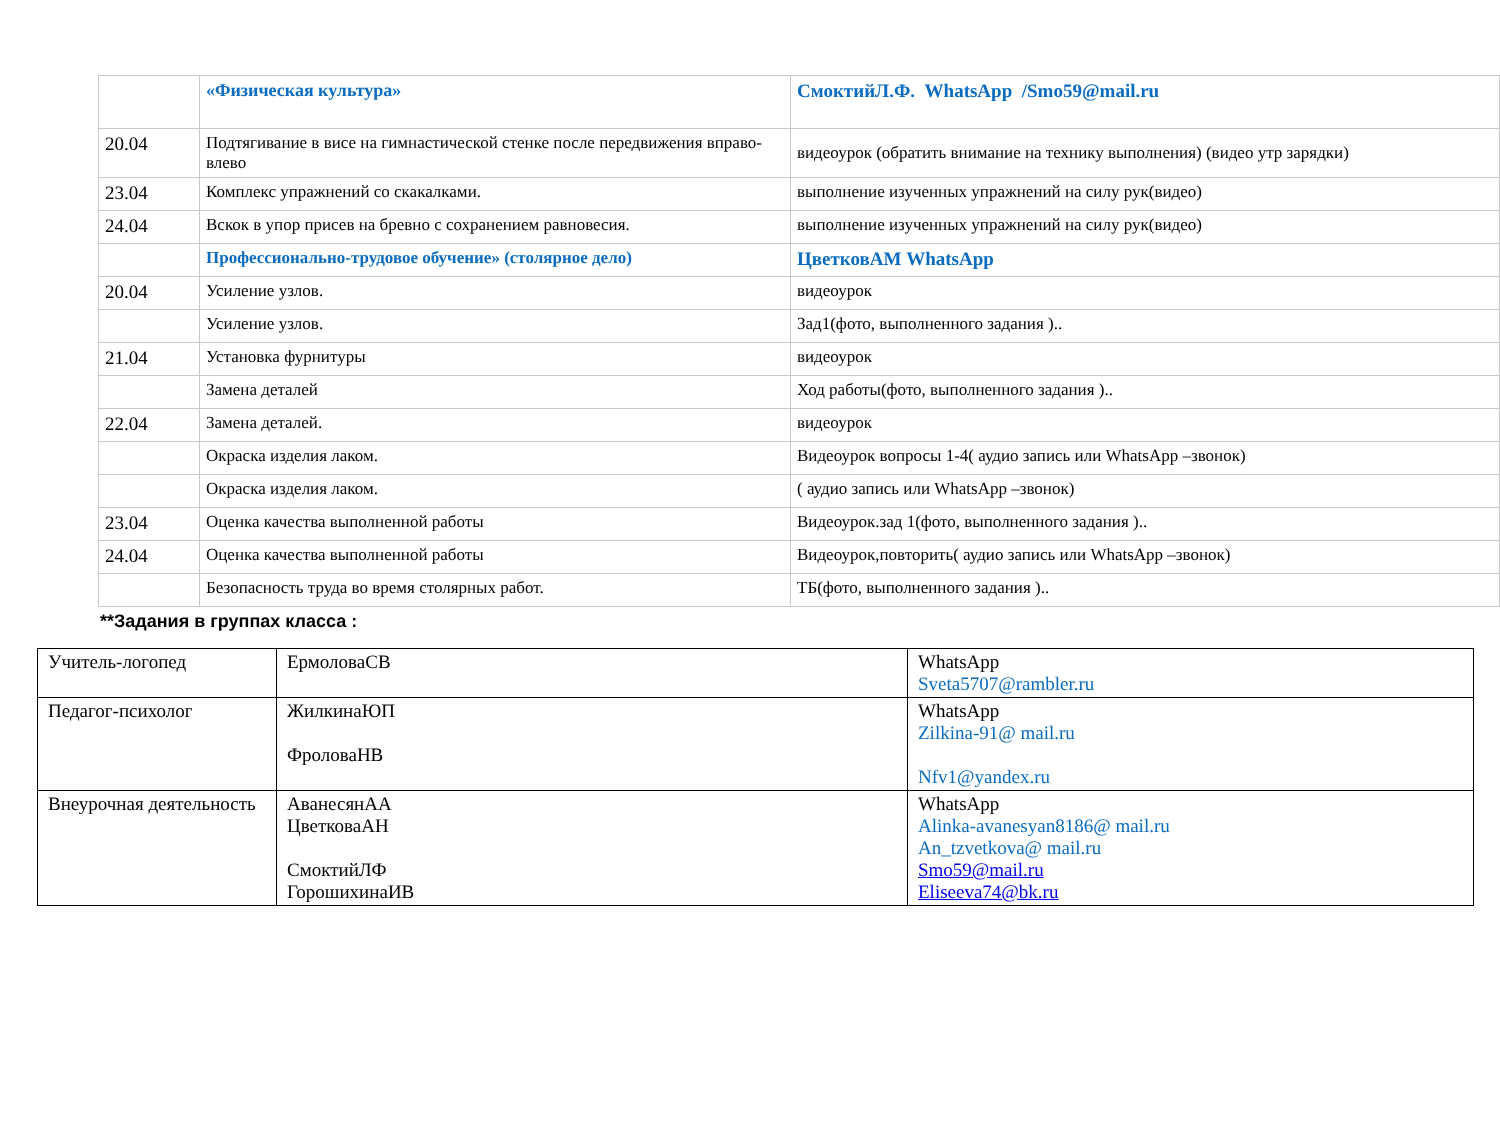| | «Физическая культура» | СмоктийЛ.Ф. WhatsApp /Smo59@mail.ru |
| 20.04 | Подтягивание в висе на гимнастической стенке после передвижения вправо-влево | видеоурок (обратить внимание на технику выполнения) (видео утр зарядки) |
| 23.04 | Комплекс упражнений со скакалками. | выполнение изученных упражнений на силу рук(видео) |
| 24.04 | Вскок в упор присев на бревно с сохранением равновесия. | выполнение изученных упражнений на силу рук(видео) |
| | Профессионально-трудовое обучение» (столярное дело) | ЦветковАМ WhatsApp |
| 20.04 | Усиление узлов. | видеоурок |
| | Усиление узлов. | Зад1(фото, выполненного задания ).. |
| 21.04 | Установка фурнитуры | видеоурок |
| | Замена деталей | Ход работы(фото, выполненного задания ).. |
| 22.04 | Замена деталей. | видеоурок |
| | Окраска изделия лаком. | Видеоурок вопросы 1-4( аудио запись или WhatsApp –звонок) |
| | Окраска изделия лаком. | ( аудио запись или WhatsApp –звонок) |
| 23.04 | Оценка качества выполненной работы | Видеоурок.зад 1(фото, выполненного задания ).. |
| 24.04 | Оценка качества выполненной работы | Видеоурок,повторить( аудио запись или WhatsApp –звонок) |
| | Безопасность труда во время столярных работ. | ТБ(фото, выполненного задания ).. |
**Задания в группах класса :
| Учитель-логопед | ЕрмоловаСВ | WhatsApp Sveta5707@rambler.ru |
| Педагог-психолог | ЖилкинаЮП ФроловаНВ | WhatsApp Zilkina-91@ mail.ru Nfv1@yandex.ru |
| Внеурочная деятельность | АванесянАА ЦветковаАН СмоктийЛФ ГорошихинаИВ | WhatsApp Alinka-avanesyan8186@ mail.ru An_tzvetkova@ mail.ru Smo59@mail.ru Eliseeva74@bk.ru |